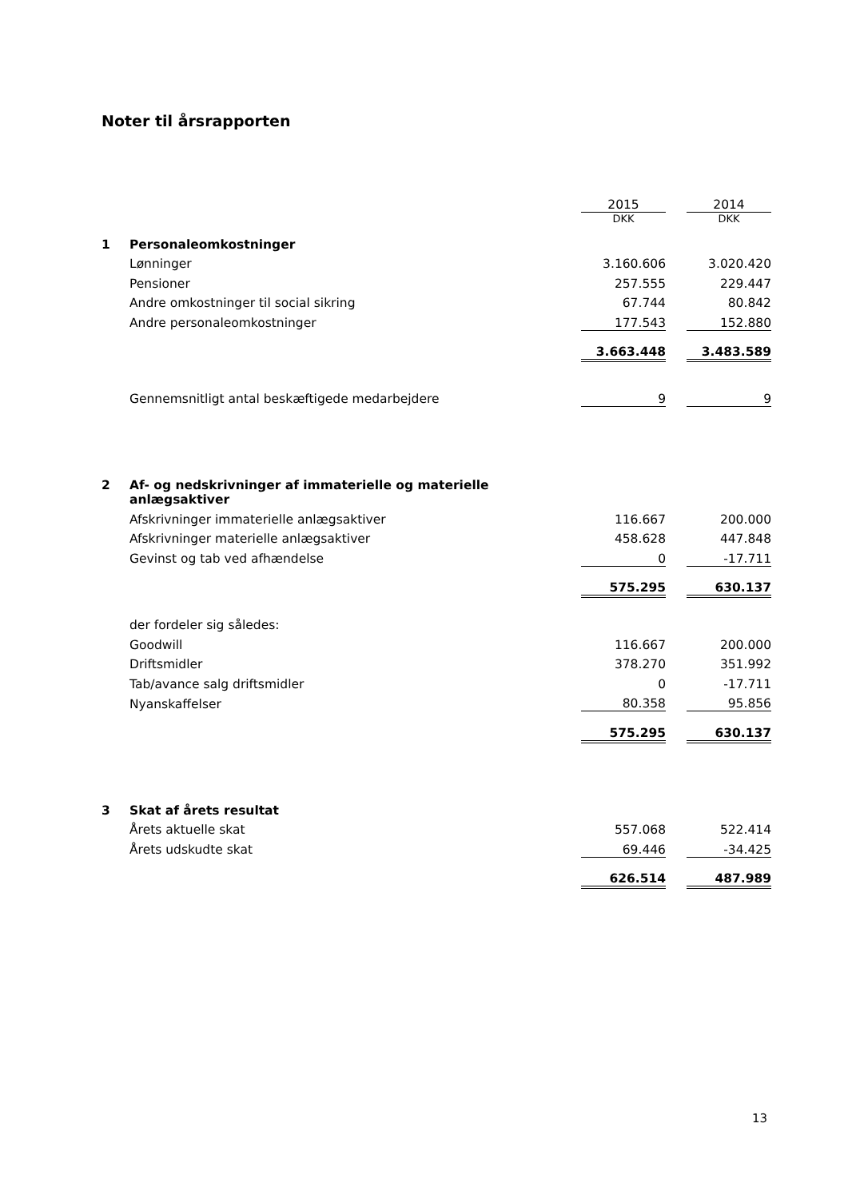Noter til årsrapporten
| | | 2015 | | 2014 |
| | | DKK | | DKK |
| 1 | Personaleomkostninger | | | |
| | Lønninger | 3.160.606 | | 3.020.420 |
| | Pensioner | 257.555 | | 229.447 |
| | Andre omkostninger til social sikring | 67.744 | | 80.842 |
| | Andre personaleomkostninger | 177.543 | | 152.880 |
| | | 3.663.448 | | 3.483.589 |
| | Gennemsnitligt antal beskæftigede medarbejdere | 9 | | 9 |
| 2 | Af- og nedskrivninger af immaterielle og materielle anlægsaktiver | | | |
| | Afskrivninger immaterielle anlægsaktiver | 116.667 | | 200.000 |
| | Afskrivninger materielle anlægsaktiver | 458.628 | | 447.848 |
| | Gevinst og tab ved afhændelse | 0 | | -17.711 |
| | | 575.295 | | 630.137 |
| | der fordeler sig således: | | | |
| | Goodwill | 116.667 | | 200.000 |
| | Driftsmidler | 378.270 | | 351.992 |
| | Tab/avance salg driftsmidler | 0 | | -17.711 |
| | Nyanskaffelser | 80.358 | | 95.856 |
| | | 575.295 | | 630.137 |
| 3 | Skat af årets resultat | | | |
| | Årets aktuelle skat | 557.068 | | 522.414 |
| | Årets udskudte skat | 69.446 | | -34.425 |
| | | 626.514 | | 487.989 |
13